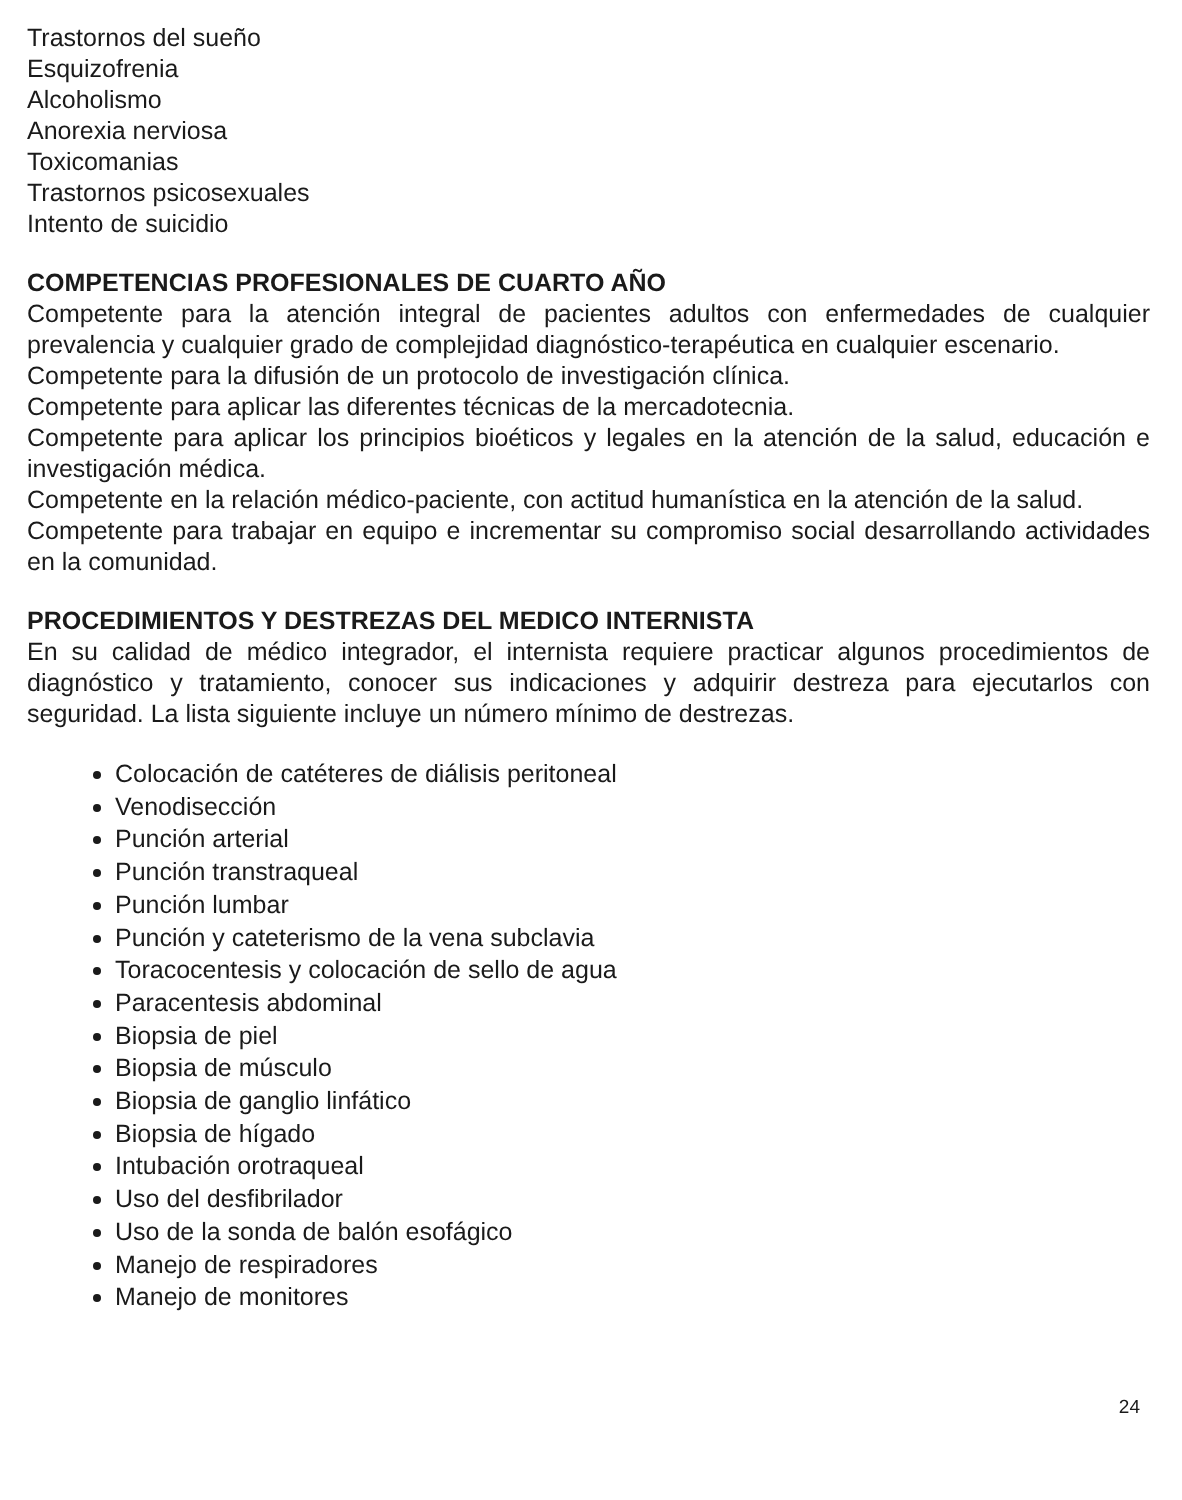Trastornos del sueño
Esquizofrenia
Alcoholismo
Anorexia nerviosa
Toxicomanias
Trastornos psicosexuales
Intento de suicidio
COMPETENCIAS PROFESIONALES DE CUARTO AÑO
Competente para la atención integral de pacientes adultos con enfermedades de cualquier prevalencia y cualquier grado de complejidad diagnóstico-terapéutica en cualquier escenario.
Competente para la difusión de un protocolo de investigación clínica.
Competente para aplicar las diferentes técnicas de la mercadotecnia.
Competente para aplicar los principios bioéticos y legales en la atención de la salud, educación e investigación médica.
Competente en la relación médico-paciente, con actitud humanística en la atención de la salud.
Competente para trabajar en equipo e incrementar su compromiso social desarrollando actividades en la comunidad.
PROCEDIMIENTOS Y DESTREZAS DEL MEDICO INTERNISTA
En su calidad de médico integrador, el internista requiere practicar algunos procedimientos de diagnóstico y tratamiento, conocer sus indicaciones y adquirir destreza para ejecutarlos con seguridad. La lista siguiente incluye un número mínimo de destrezas.
Colocación de catéteres de diálisis peritoneal
Venodisección
Punción arterial
Punción transtraqueal
Punción lumbar
Punción y cateterismo de la vena subclavia
Toracocentesis y colocación de sello de agua
Paracentesis abdominal
Biopsia de piel
Biopsia de músculo
Biopsia de ganglio linfático
Biopsia de hígado
Intubación orotraqueal
Uso del desfibrilador
Uso de la sonda de balón esofágico
Manejo de respiradores
Manejo de monitores
24